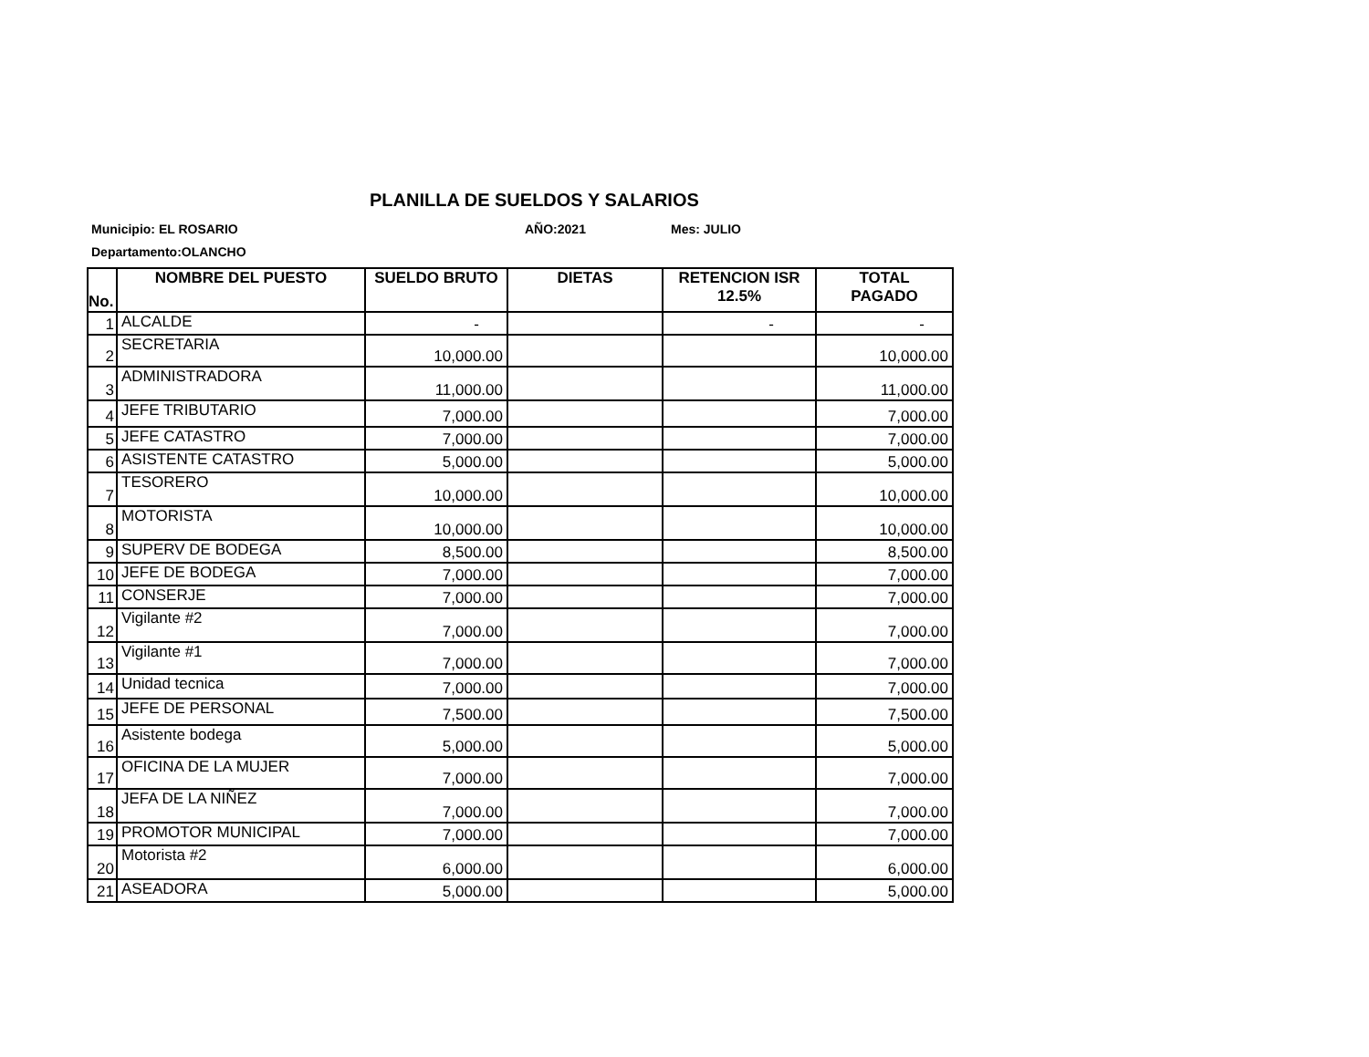PLANILLA DE SUELDOS Y SALARIOS
Municipio: EL ROSARIO AÑO:2021 Mes: JULIO
Departamento:OLANCHO
| No. | NOMBRE DEL PUESTO | SUELDO BRUTO | DIETAS | RETENCION ISR 12.5% | TOTAL PAGADO |
| --- | --- | --- | --- | --- | --- |
| 1 | ALCALDE | - | | - | - |
| 2 | SECRETARIA | 10,000.00 | | | 10,000.00 |
| 3 | ADMINISTRADORA | 11,000.00 | | | 11,000.00 |
| 4 | JEFE TRIBUTARIO | 7,000.00 | | | 7,000.00 |
| 5 | JEFE CATASTRO | 7,000.00 | | | 7,000.00 |
| 6 | ASISTENTE CATASTRO | 5,000.00 | | | 5,000.00 |
| 7 | TESORERO | 10,000.00 | | | 10,000.00 |
| 8 | MOTORISTA | 10,000.00 | | | 10,000.00 |
| 9 | SUPERV DE BODEGA | 8,500.00 | | | 8,500.00 |
| 10 | JEFE DE BODEGA | 7,000.00 | | | 7,000.00 |
| 11 | CONSERJE | 7,000.00 | | | 7,000.00 |
| 12 | Vigilante #2 | 7,000.00 | | | 7,000.00 |
| 13 | Vigilante #1 | 7,000.00 | | | 7,000.00 |
| 14 | Unidad tecnica | 7,000.00 | | | 7,000.00 |
| 15 | JEFE DE PERSONAL | 7,500.00 | | | 7,500.00 |
| 16 | Asistente bodega | 5,000.00 | | | 5,000.00 |
| 17 | OFICINA DE LA MUJER | 7,000.00 | | | 7,000.00 |
| 18 | JEFA DE LA NIÑEZ | 7,000.00 | | | 7,000.00 |
| 19 | PROMOTOR MUNICIPAL | 7,000.00 | | | 7,000.00 |
| 20 | Motorista #2 | 6,000.00 | | | 6,000.00 |
| 21 | ASEADORA | 5,000.00 | | | 5,000.00 |